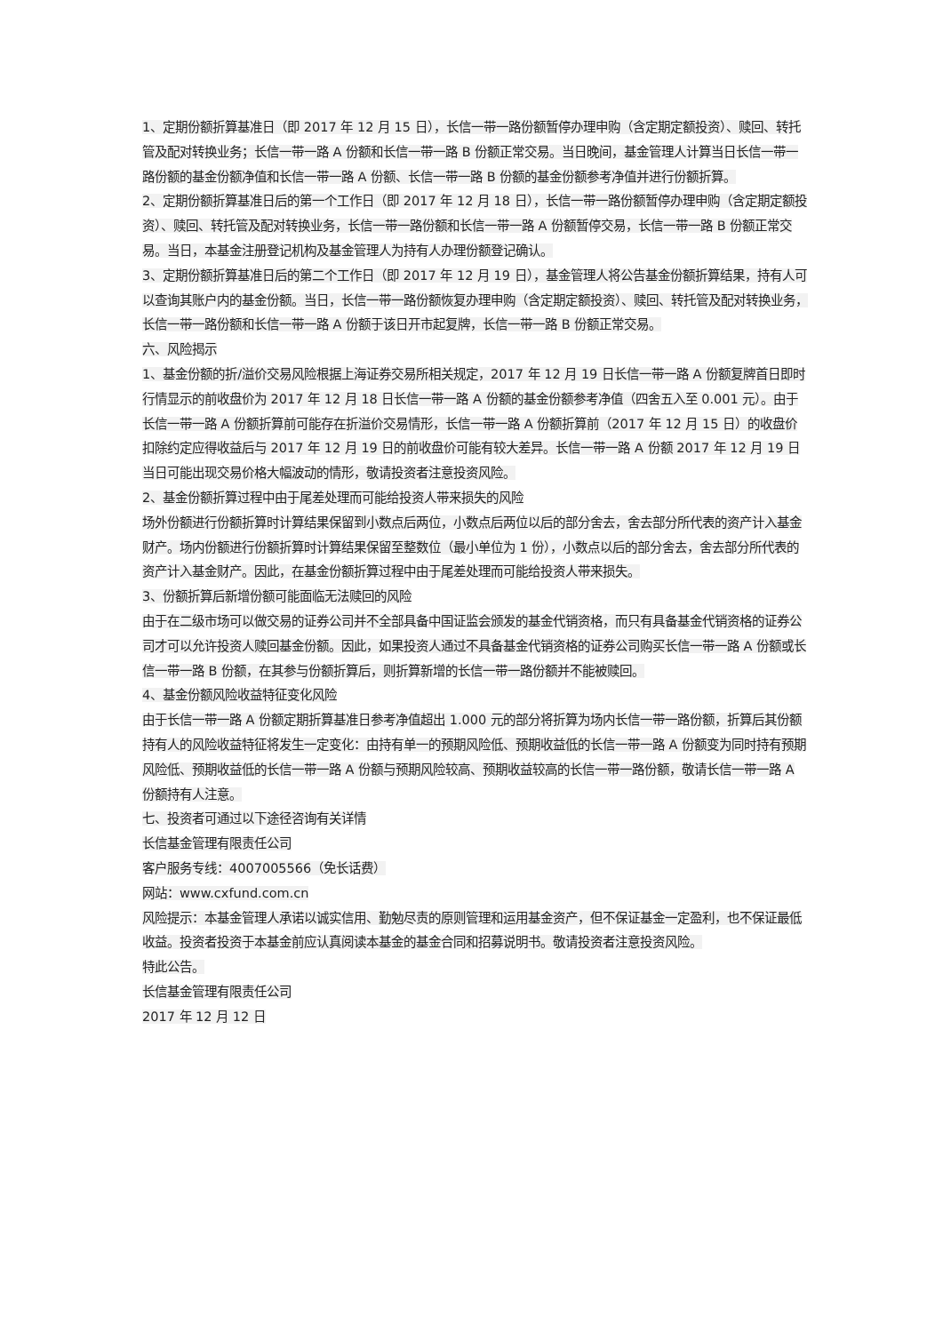1、定期份额折算基准日（即 2017 年 12 月 15 日），长信一带一路份额暂停办理申购（含定期定额投资）、赎回、转托管及配对转换业务；长信一带一路 A 份额和长信一带一路 B 份额正常交易。当日晚间，基金管理人计算当日长信一带一路份额的基金份额净值和长信一带一路 A 份额、长信一带一路 B 份额的基金份额参考净值并进行份额折算。
2、定期份额折算基准日后的第一个工作日（即 2017 年 12 月 18 日），长信一带一路份额暂停办理申购（含定期定额投资）、赎回、转托管及配对转换业务，长信一带一路份额和长信一带一路 A 份额暂停交易，长信一带一路 B 份额正常交易。当日，本基金注册登记机构及基金管理人为持有人办理份额登记确认。
3、定期份额折算基准日后的第二个工作日（即 2017 年 12 月 19 日），基金管理人将公告基金份额折算结果，持有人可以查询其账户内的基金份额。当日，长信一带一路份额恢复办理申购（含定期定额投资）、赎回、转托管及配对转换业务，长信一带一路份额和长信一带一路 A 份额于该日开市起复牌，长信一带一路 B 份额正常交易。
六、风险揭示
1、基金份额的折/溢价交易风险根据上海证券交易所相关规定，2017 年 12 月 19 日长信一带一路 A 份额复牌首日即时行情显示的前收盘价为 2017 年 12 月 18 日长信一带一路 A 份额的基金份额参考净值（四舍五入至 0.001 元）。由于长信一带一路 A 份额折算前可能存在折溢价交易情形，长信一带一路 A 份额折算前（2017 年 12 月 15 日）的收盘价扣除约定应得收益后与 2017 年 12 月 19 日的前收盘价可能有较大差异。长信一带一路 A 份额 2017 年 12 月 19 日当日可能出现交易价格大幅波动的情形，敬请投资者注意投资风险。
2、基金份额折算过程中由于尾差处理而可能给投资人带来损失的风险
场外份额进行份额折算时计算结果保留到小数点后两位，小数点后两位以后的部分舍去，舍去部分所代表的资产计入基金财产。场内份额进行份额折算时计算结果保留至整数位（最小单位为 1 份），小数点以后的部分舍去，舍去部分所代表的资产计入基金财产。因此，在基金份额折算过程中由于尾差处理而可能给投资人带来损失。
3、份额折算后新增份额可能面临无法赎回的风险
由于在二级市场可以做交易的证券公司并不全部具备中国证监会颁发的基金代销资格，而只有具备基金代销资格的证券公司才可以允许投资人赎回基金份额。因此，如果投资人通过不具备基金代销资格的证券公司购买长信一带一路 A 份额或长信一带一路 B 份额，在其参与份额折算后，则折算新增的长信一带一路份额并不能被赎回。
4、基金份额风险收益特征变化风险
由于长信一带一路 A 份额定期折算基准日参考净值超出 1.000 元的部分将折算为场内长信一带一路份额，折算后其份额持有人的风险收益特征将发生一定变化：由持有单一的预期风险低、预期收益低的长信一带一路 A 份额变为同时持有预期风险低、预期收益低的长信一带一路 A 份额与预期风险较高、预期收益较高的长信一带一路份额，敬请长信一带一路 A 份额持有人注意。
七、投资者可通过以下途径咨询有关详情
长信基金管理有限责任公司
客户服务专线：4007005566（免长话费）
网站：www.cxfund.com.cn
风险提示：本基金管理人承诺以诚实信用、勤勉尽责的原则管理和运用基金资产，但不保证基金一定盈利，也不保证最低收益。投资者投资于本基金前应认真阅读本基金的基金合同和招募说明书。敬请投资者注意投资风险。
特此公告。
长信基金管理有限责任公司
2017 年 12 月 12 日